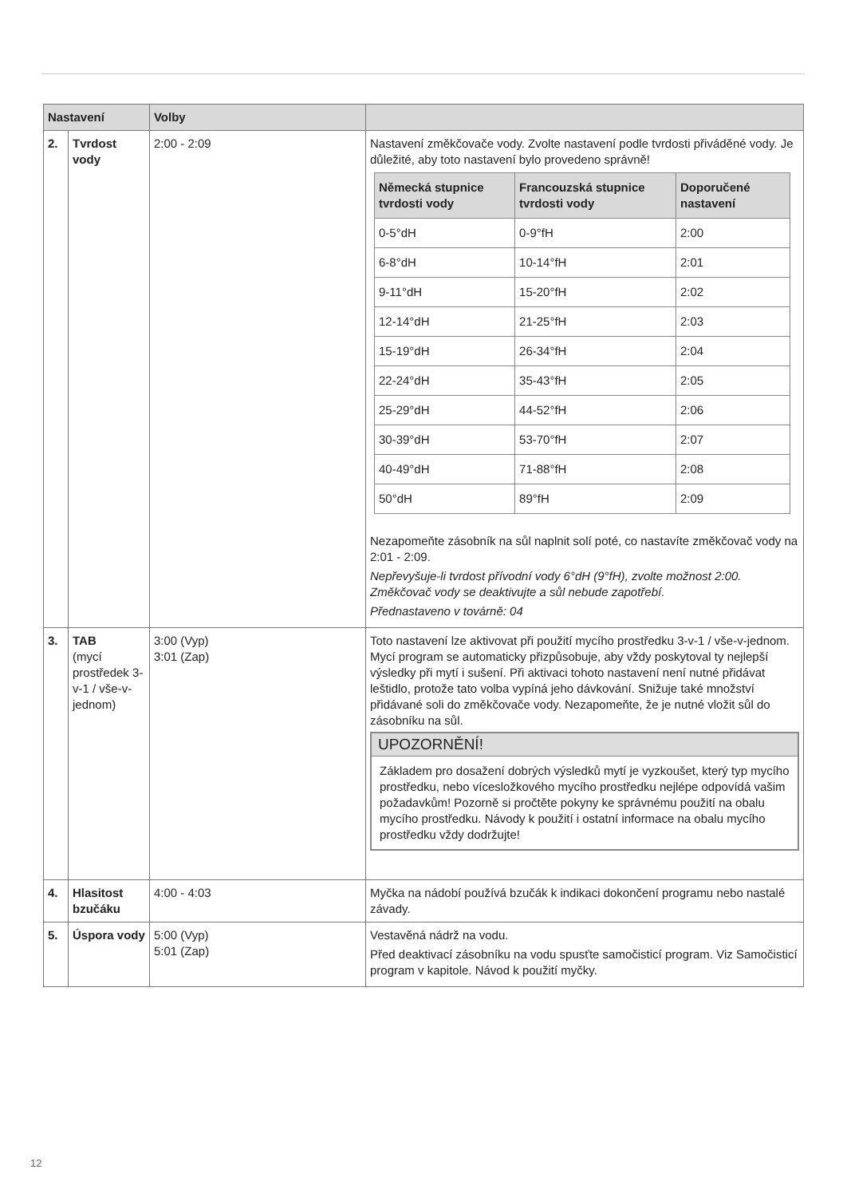| Nastavení | | Volby | |
| --- | --- | --- | --- |
| 2. | Tvrdost vody | 2:00 - 2:09 | Nastavení změkčovače vody. Zvolte nastavení podle tvrdosti přiváděné vody. Je důležité, aby toto nastavení bylo provedeno správně! / Německá stupnice tvrdosti vody / Francouzská stupnice tvrdosti vody / Doporučené nastavení / / --- / --- / --- / / 0-5°dH / 0-9°fH / 2:00 / / 6-8°dH / 10-14°fH / 2:01 / / 9-11°dH / 15-20°fH / 2:02 / / 12-14°dH / 21-25°fH / 2:03 / / 15-19°dH / 26-34°fH / 2:04 / / 22-24°dH / 35-43°fH / 2:05 / / 25-29°dH / 44-52°fH / 2:06 / / 30-39°dH / 53-70°fH / 2:07 / / 40-49°dH / 71-88°fH / 2:08 / / 50°dH / 89°fH / 2:09 / Nezapomeňte zásobník na sůl naplnit solí poté, co nastavíte změkčovač vody na 2:01 - 2:09. Nepřevyšuje-li tvrdost přívodní vody 6°dH (9°fH), zvolte možnost 2:00. Změkčovač vody se deaktivujte a sůl nebude zapotřebí. Přednastaveno v továrně: 04 |
| 3. | TAB (mycí prostředek 3-v-1 / vše-v-jednom) | 3:00 (Vyp) 3:01 (Zap) | Toto nastavení lze aktivovat při použití mycího prostředku 3-v-1 / vše-v-jednom. Mycí program se automaticky přizpůsobuje, aby vždy poskytoval ty nejlepší výsledky při mytí i sušení. Při aktivaci tohoto nastavení není nutné přidávat leštidlo, protože tato volba vypíná jeho dávkování. Snižuje také množství přidávané soli do změkčovače vody. Nezapomeňte, že je nutné vložit sůl do zásobníku na sůl. UPOZORNĚNÍ! Základem pro dosažení dobrých výsledků mytí je vyzkoušet, který typ mycího prostředku, nebo vícesložkového mycího prostředku nejlépe odpovídá vašim požadavkům! Pozorně si pročtěte pokyny ke správnému použití na obalu mycího prostředku. Návody k použití i ostatní informace na obalu mycího prostředku vždy dodržujte! |
| 4. | Hlasitost bzučáku | 4:00 - 4:03 | Myčka na nádobí používá bzučák k indikaci dokončení programu nebo nastalé závady. |
| 5. | Úspora vody | 5:00 (Vyp) 5:01 (Zap) | Vestavěná nádrž na vodu. Před deaktivací zásobníku na vodu spusťte samočisticí program. Viz Samočisticí program v kapitole. Návod k použití myčky. |
12